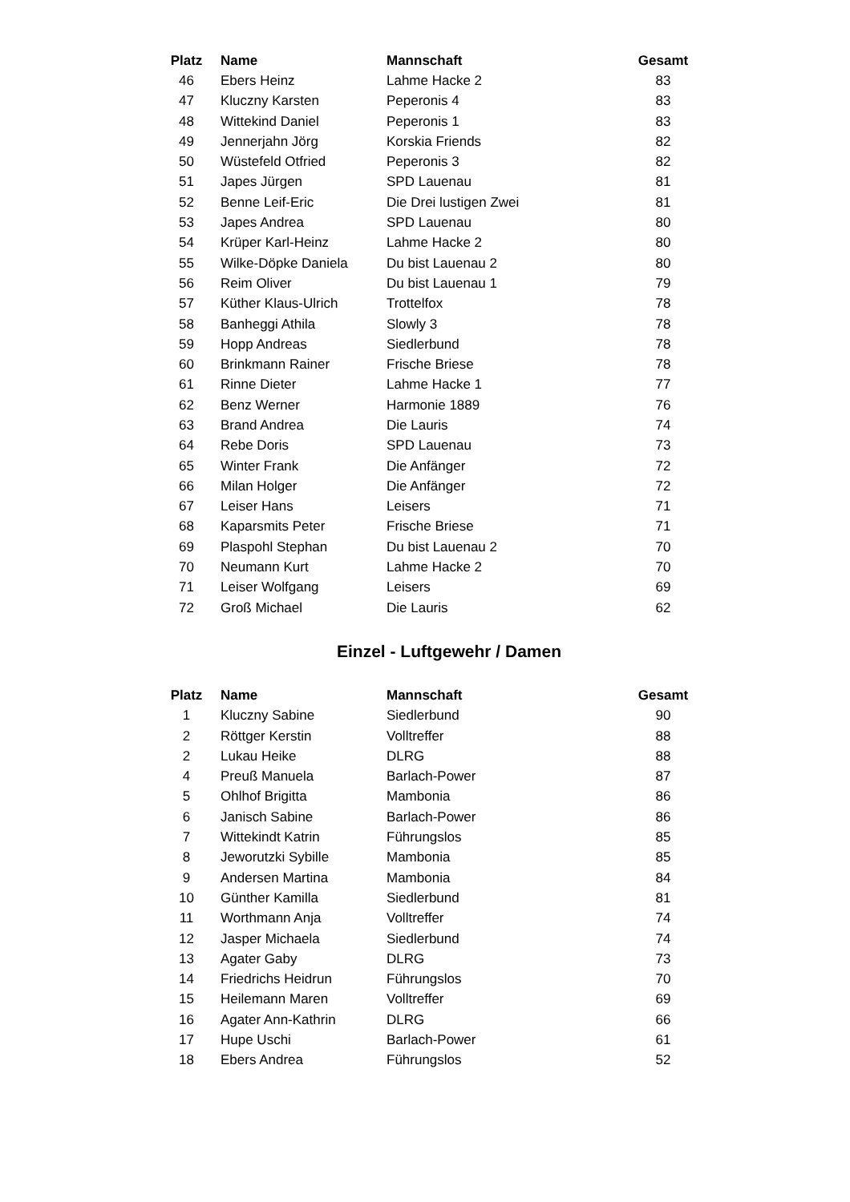| Platz | Name | Mannschaft | Gesamt |
| --- | --- | --- | --- |
| 46 | Ebers Heinz | Lahme Hacke 2 | 83 |
| 47 | Kluczny Karsten | Peperonis 4 | 83 |
| 48 | Wittekind Daniel | Peperonis 1 | 83 |
| 49 | Jennerjahn Jörg | Korskia Friends | 82 |
| 50 | Wüstefeld Otfried | Peperonis 3 | 82 |
| 51 | Japes Jürgen | SPD Lauenau | 81 |
| 52 | Benne Leif-Eric | Die Drei lustigen Zwei | 81 |
| 53 | Japes Andrea | SPD Lauenau | 80 |
| 54 | Krüper Karl-Heinz | Lahme Hacke 2 | 80 |
| 55 | Wilke-Döpke Daniela | Du bist Lauenau 2 | 80 |
| 56 | Reim Oliver | Du bist Lauenau 1 | 79 |
| 57 | Küther Klaus-Ulrich | Trottelfox | 78 |
| 58 | Banheggi Athila | Slowly 3 | 78 |
| 59 | Hopp Andreas | Siedlerbund | 78 |
| 60 | Brinkmann Rainer | Frische Briese | 78 |
| 61 | Rinne Dieter | Lahme Hacke 1 | 77 |
| 62 | Benz Werner | Harmonie 1889 | 76 |
| 63 | Brand Andrea | Die Lauris | 74 |
| 64 | Rebe Doris | SPD Lauenau | 73 |
| 65 | Winter Frank | Die Anfänger | 72 |
| 66 | Milan Holger | Die Anfänger | 72 |
| 67 | Leiser Hans | Leisers | 71 |
| 68 | Kaparsmits Peter | Frische Briese | 71 |
| 69 | Plaspohl Stephan | Du bist Lauenau 2 | 70 |
| 70 | Neumann Kurt | Lahme Hacke 2 | 70 |
| 71 | Leiser Wolfgang | Leisers | 69 |
| 72 | Groß Michael | Die Lauris | 62 |
Einzel - Luftgewehr / Damen
| Platz | Name | Mannschaft | Gesamt |
| --- | --- | --- | --- |
| 1 | Kluczny Sabine | Siedlerbund | 90 |
| 2 | Röttger Kerstin | Volltreffer | 88 |
| 2 | Lukau Heike | DLRG | 88 |
| 4 | Preuß Manuela | Barlach-Power | 87 |
| 5 | Ohlhof Brigitta | Mambonia | 86 |
| 6 | Janisch Sabine | Barlach-Power | 86 |
| 7 | Wittekindt Katrin | Führungslos | 85 |
| 8 | Jeworutzki Sybille | Mambonia | 85 |
| 9 | Andersen Martina | Mambonia | 84 |
| 10 | Günther Kamilla | Siedlerbund | 81 |
| 11 | Worthmann Anja | Volltreffer | 74 |
| 12 | Jasper Michaela | Siedlerbund | 74 |
| 13 | Agater Gaby | DLRG | 73 |
| 14 | Friedrichs Heidrun | Führungslos | 70 |
| 15 | Heilemann Maren | Volltreffer | 69 |
| 16 | Agater Ann-Kathrin | DLRG | 66 |
| 17 | Hupe Uschi | Barlach-Power | 61 |
| 18 | Ebers Andrea | Führungslos | 52 |